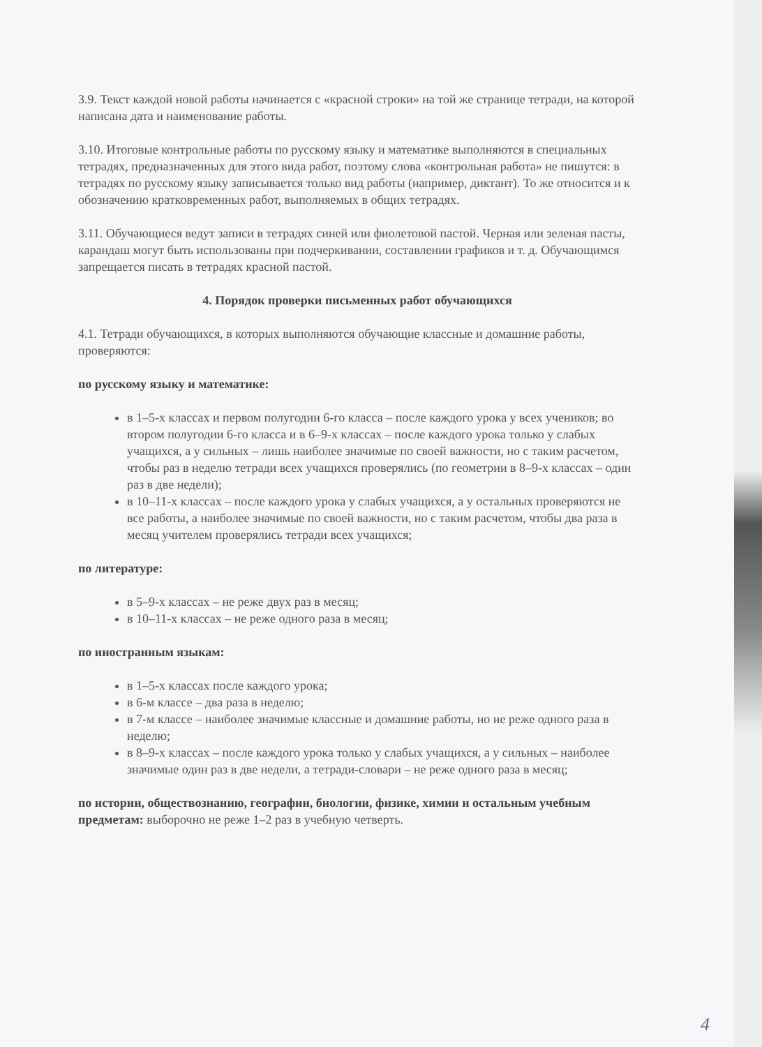3.9. Текст каждой новой работы начинается с «красной строки» на той же странице тетради, на которой написана дата и наименование работы.
3.10. Итоговые контрольные работы по русскому языку и математике выполняются в специальных тетрадях, предназначенных для этого вида работ, поэтому слова «контрольная работа» не пишутся: в тетрадях по русскому языку записывается только вид работы (например, диктант). То же относится и к обозначению кратковременных работ, выполняемых в общих тетрадях.
3.11. Обучающиеся ведут записи в тетрадях синей или фиолетовой пастой. Черная или зеленая пасты, карандаш могут быть использованы при подчеркивании, составлении графиков и т. д. Обучающимся запрещается писать в тетрадях красной пастой.
4. Порядок проверки письменных работ обучающихся
4.1. Тетради обучающихся, в которых выполняются обучающие классные и домашние работы, проверяются:
по русскому языку и математике:
в 1–5-х классах и первом полугодии 6-го класса – после каждого урока у всех учеников; во втором полугодии 6-го класса и в 6–9-х классах – после каждого урока только у слабых учащихся, а у сильных – лишь наиболее значимые по своей важности, но с таким расчетом, чтобы раз в неделю тетради всех учащихся проверялись (по геометрии в 8–9-х классах – один раз в две недели);
в 10–11-х классах – после каждого урока у слабых учащихся, а у остальных проверяются не все работы, а наиболее значимые по своей важности, но с таким расчетом, чтобы два раза в месяц учителем проверялись тетради всех учащихся;
по литературе:
в 5–9-х классах – не реже двух раз в месяц;
в 10–11-х классах – не реже одного раза в месяц;
по иностранным языкам:
в 1–5-х классах после каждого урока;
в 6-м классе – два раза в неделю;
в 7-м классе – наиболее значимые классные и домашние работы, но не реже одного раза в неделю;
в 8–9-х классах – после каждого урока только у слабых учащихся, а у сильных – наиболее значимые один раз в две недели, а тетради-словари – не реже одного раза в месяц;
по истории, обществознанию, географии, биологии, физике, химии и остальным учебным предметам: выборочно не реже 1–2 раз в учебную четверть.
4